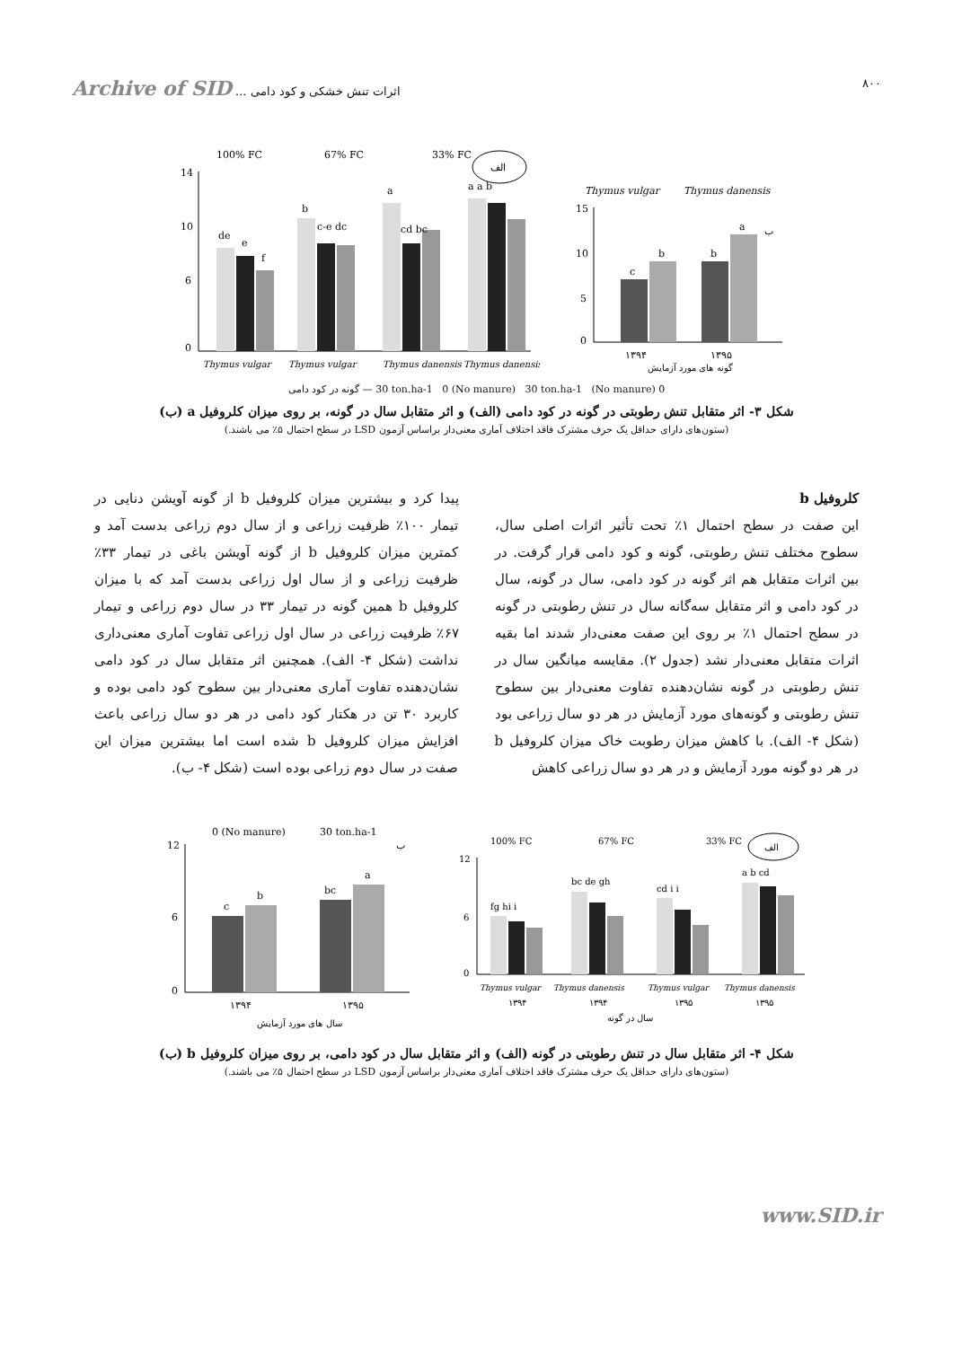Archive of SID اثرات تنش خشکی و کود دامی ... ۸۰۰
100% FC
67% FC
33% FC
الف
14
10
6
0
de
e
f
b
c-e dc
a
cd bc
a a b
Thymus vulgar
Thymus vulgar
Thymus danensis
Thymus danensis
Thymus vulgar
Thymus danensis
15
10
5
0
c
b
b
a
ب
۱۳۹۴
۱۳۹۵
گونه های مورد آزمایش
0 (No manure) 30 ton.ha-1 0 (No manure) 30 ton.ha-1 — گونه در کود دامی
شکل ۳- اثر متقابل تنش رطوبتی در گونه در کود دامی (الف) و اثر متقابل سال در گونه، بر روی میزان کلروفیل a (ب)
(ستون‌های دارای حداقل یک حرف مشترک فاقد اختلاف آماری معنی‌دار براساس آزمون LSD در سطح احتمال ۵٪ می باشند.)
کلروفیل b
این صفت در سطح احتمال ۱٪ تحت تأثیر اثرات اصلی سال، سطوح مختلف تنش رطوبتی، گونه و کود دامی قرار گرفت. در بین اثرات متقابل هم اثر گونه در کود دامی، سال در گونه، سال در کود دامی و اثر متقابل سه‌گانه سال در تنش رطوبتی در گونه در سطح احتمال ۱٪ بر روی این صفت معنی‌دار شدند اما بقیه اثرات متقابل معنی‌دار نشد (جدول ۲). مقایسه میانگین سال در تنش رطوبتی در گونه نشان‌دهنده تفاوت معنی‌دار بین سطوح تنش رطوبتی و گونه‌های مورد آزمایش در هر دو سال زراعی بود (شکل ۴- الف). با کاهش میزان رطوبت خاک میزان کلروفیل b در هر دو گونه مورد آزمایش و در هر دو سال زراعی کاهش
پیدا کرد و بیشترین میزان کلروفیل b از گونه آویشن دنایی در تیمار ۱۰۰٪ ظرفیت زراعی و از سال دوم زراعی بدست آمد و کمترین میزان کلروفیل b از گونه آویشن باغی در تیمار ۳۳٪ ظرفیت زراعی و از سال اول زراعی بدست آمد که با میزان کلروفیل b همین گونه در تیمار ۳۳ در سال دوم زراعی و تیمار ۶۷٪ ظرفیت زراعی در سال اول زراعی تفاوت آماری معنی‌داری نداشت (شکل ۴- الف). همچنین اثر متقابل سال در کود دامی نشان‌دهنده تفاوت آماری معنی‌دار بین سطوح کود دامی بوده و کاربرد ۳۰ تن در هکتار کود دامی در هر دو سال زراعی باعث افزایش میزان کلروفیل b شده است اما بیشترین میزان این صفت در سال دوم زراعی بوده است (شکل ۴- ب).
0 (No manure)
30 ton.ha-1
ب
12
6
0
c
b
bc
a
۱۳۹۴
۱۳۹۵
سال های مورد آزمایش
100% FC
67% FC
33% FC
الف
12
6
0
fg hi i
bc de gh
cd i i
a b cd
Thymus vulgar
Thymus danensis
Thymus vulgar
Thymus danensis
۱۳۹۴
۱۳۹۴
۱۳۹۵
۱۳۹۵
سال در گونه
شکل ۴- اثر متقابل سال در تنش رطوبتی در گونه (الف) و اثر متقابل سال در کود دامی، بر روی میزان کلروفیل b (ب)
(ستون‌های دارای حداقل یک حرف مشترک فاقد اختلاف آماری معنی‌دار براساس آزمون LSD در سطح احتمال ۵٪ می باشند.)
www.SID.ir